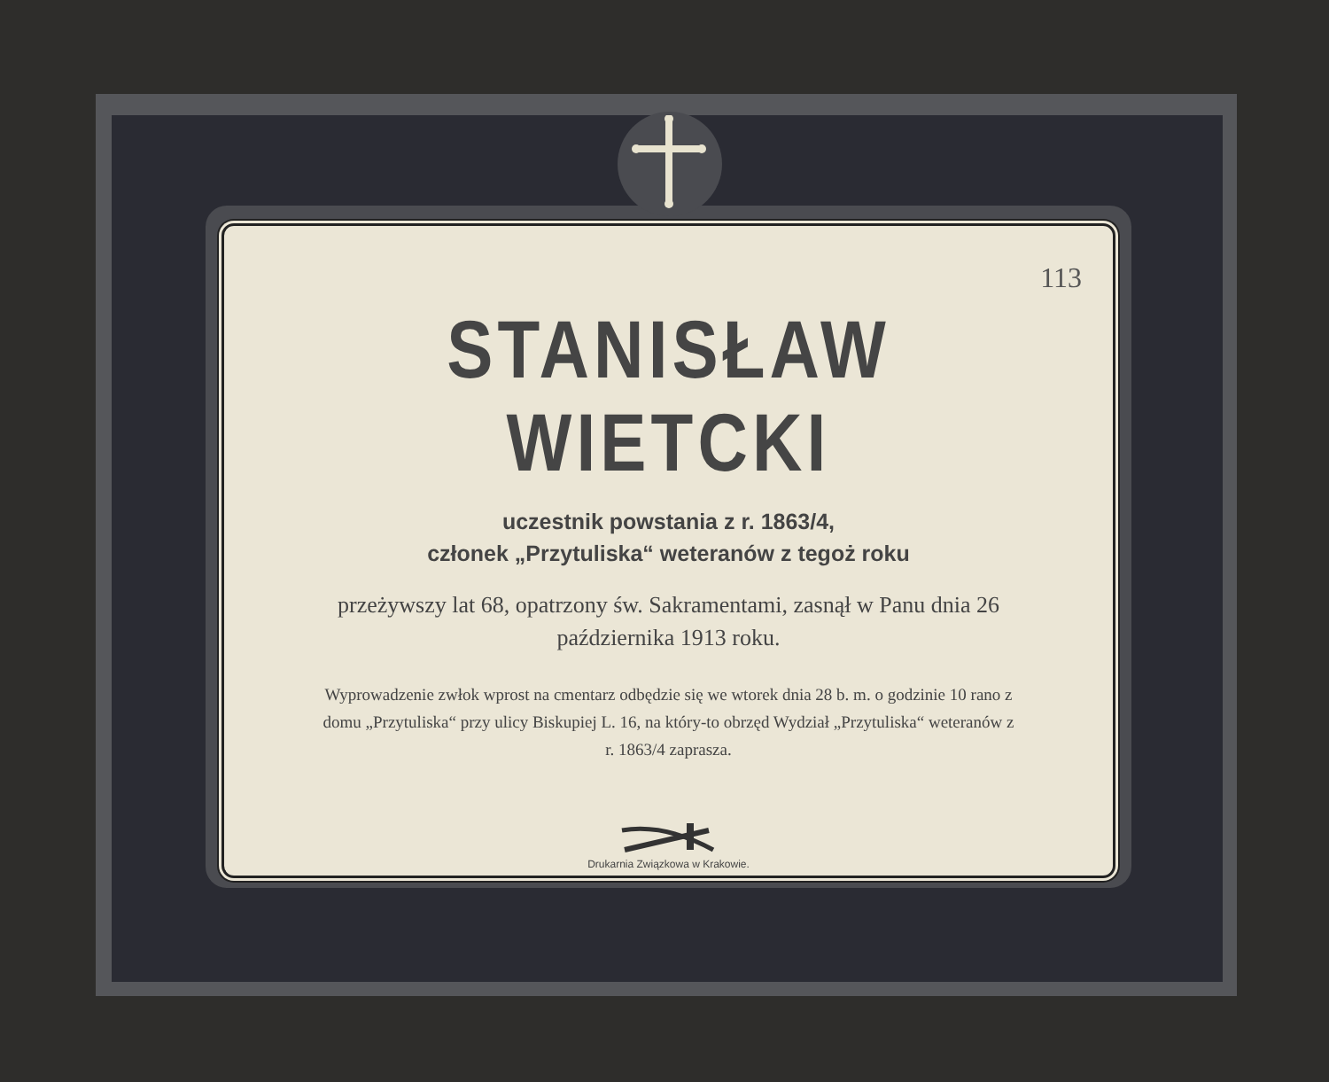113
STANISŁAW WIETCKI
uczestnik powstania z r. 1863/4,
członek „Przytuliska“ weteranów z tegoż roku
przeżywszy lat 68, opatrzony św. Sakramentami, zasnął w Panu dnia 26 października 1913 roku.
Wyprowadzenie zwłok wprost na cmentarz odbędzie się we wtorek dnia 28 b. m. o godzinie 10 rano z domu „Przytuliska“ przy ulicy Biskupiej L. 16, na który-to obrzęd Wydział „Przytuliska“ weteranów z r. 1863/4 zaprasza.
Drukarnia Związkowa w Krakowie.